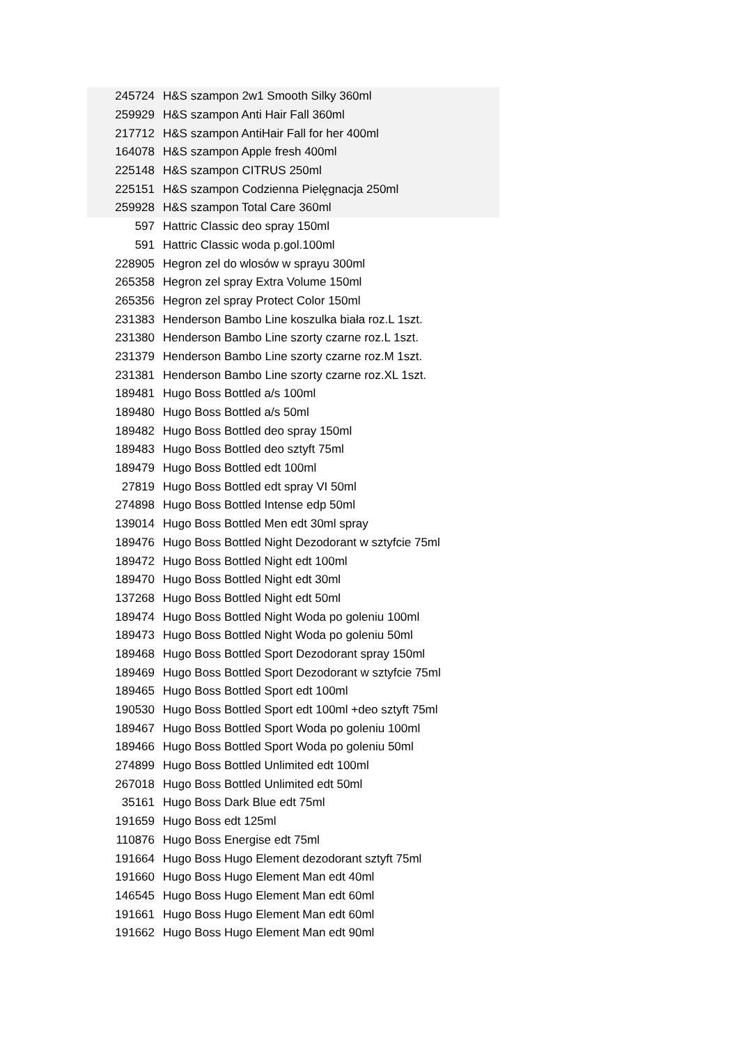| 245724 | H&S szampon 2w1 Smooth Silky 360ml |
| 259929 | H&S szampon Anti Hair Fall 360ml |
| 217712 | H&S szampon AntiHair Fall for her 400ml |
| 164078 | H&S szampon Apple fresh 400ml |
| 225148 | H&S szampon CITRUS 250ml |
| 225151 | H&S szampon Codzienna Pielęgnacja 250ml |
| 259928 | H&S szampon Total Care 360ml |
| 597 | Hattric Classic deo spray 150ml |
| 591 | Hattric Classic woda p.gol.100ml |
| 228905 | Hegron zel do wlosów w sprayu 300ml |
| 265358 | Hegron zel spray Extra Volume 150ml |
| 265356 | Hegron zel spray Protect Color 150ml |
| 231383 | Henderson Bambo Line koszulka biała roz.L 1szt. |
| 231380 | Henderson Bambo Line szorty czarne roz.L 1szt. |
| 231379 | Henderson Bambo Line szorty czarne roz.M 1szt. |
| 231381 | Henderson Bambo Line szorty czarne roz.XL 1szt. |
| 189481 | Hugo Boss Bottled a/s 100ml |
| 189480 | Hugo Boss Bottled a/s 50ml |
| 189482 | Hugo Boss Bottled deo spray 150ml |
| 189483 | Hugo Boss Bottled deo sztyft 75ml |
| 189479 | Hugo Boss Bottled edt 100ml |
| 27819 | Hugo Boss Bottled edt spray VI 50ml |
| 274898 | Hugo Boss Bottled Intense edp 50ml |
| 139014 | Hugo Boss Bottled Men edt 30ml spray |
| 189476 | Hugo Boss Bottled Night Dezodorant w sztyfcie 75ml |
| 189472 | Hugo Boss Bottled Night edt 100ml |
| 189470 | Hugo Boss Bottled Night edt 30ml |
| 137268 | Hugo Boss Bottled Night edt 50ml |
| 189474 | Hugo Boss Bottled Night Woda po goleniu 100ml |
| 189473 | Hugo Boss Bottled Night Woda po goleniu 50ml |
| 189468 | Hugo Boss Bottled Sport Dezodorant spray 150ml |
| 189469 | Hugo Boss Bottled Sport Dezodorant w sztyfcie 75ml |
| 189465 | Hugo Boss Bottled Sport edt 100ml |
| 190530 | Hugo Boss Bottled Sport edt 100ml +deo sztyft 75ml |
| 189467 | Hugo Boss Bottled Sport Woda po goleniu 100ml |
| 189466 | Hugo Boss Bottled Sport Woda po goleniu 50ml |
| 274899 | Hugo Boss Bottled Unlimited edt 100ml |
| 267018 | Hugo Boss Bottled Unlimited edt 50ml |
| 35161 | Hugo Boss Dark Blue edt 75ml |
| 191659 | Hugo Boss edt 125ml |
| 110876 | Hugo Boss Energise edt 75ml |
| 191664 | Hugo Boss Hugo Element dezodorant sztyft 75ml |
| 191660 | Hugo Boss Hugo Element Man edt 40ml |
| 146545 | Hugo Boss Hugo Element Man edt 60ml |
| 191661 | Hugo Boss Hugo Element Man edt 60ml |
| 191662 | Hugo Boss Hugo Element Man edt 90ml |